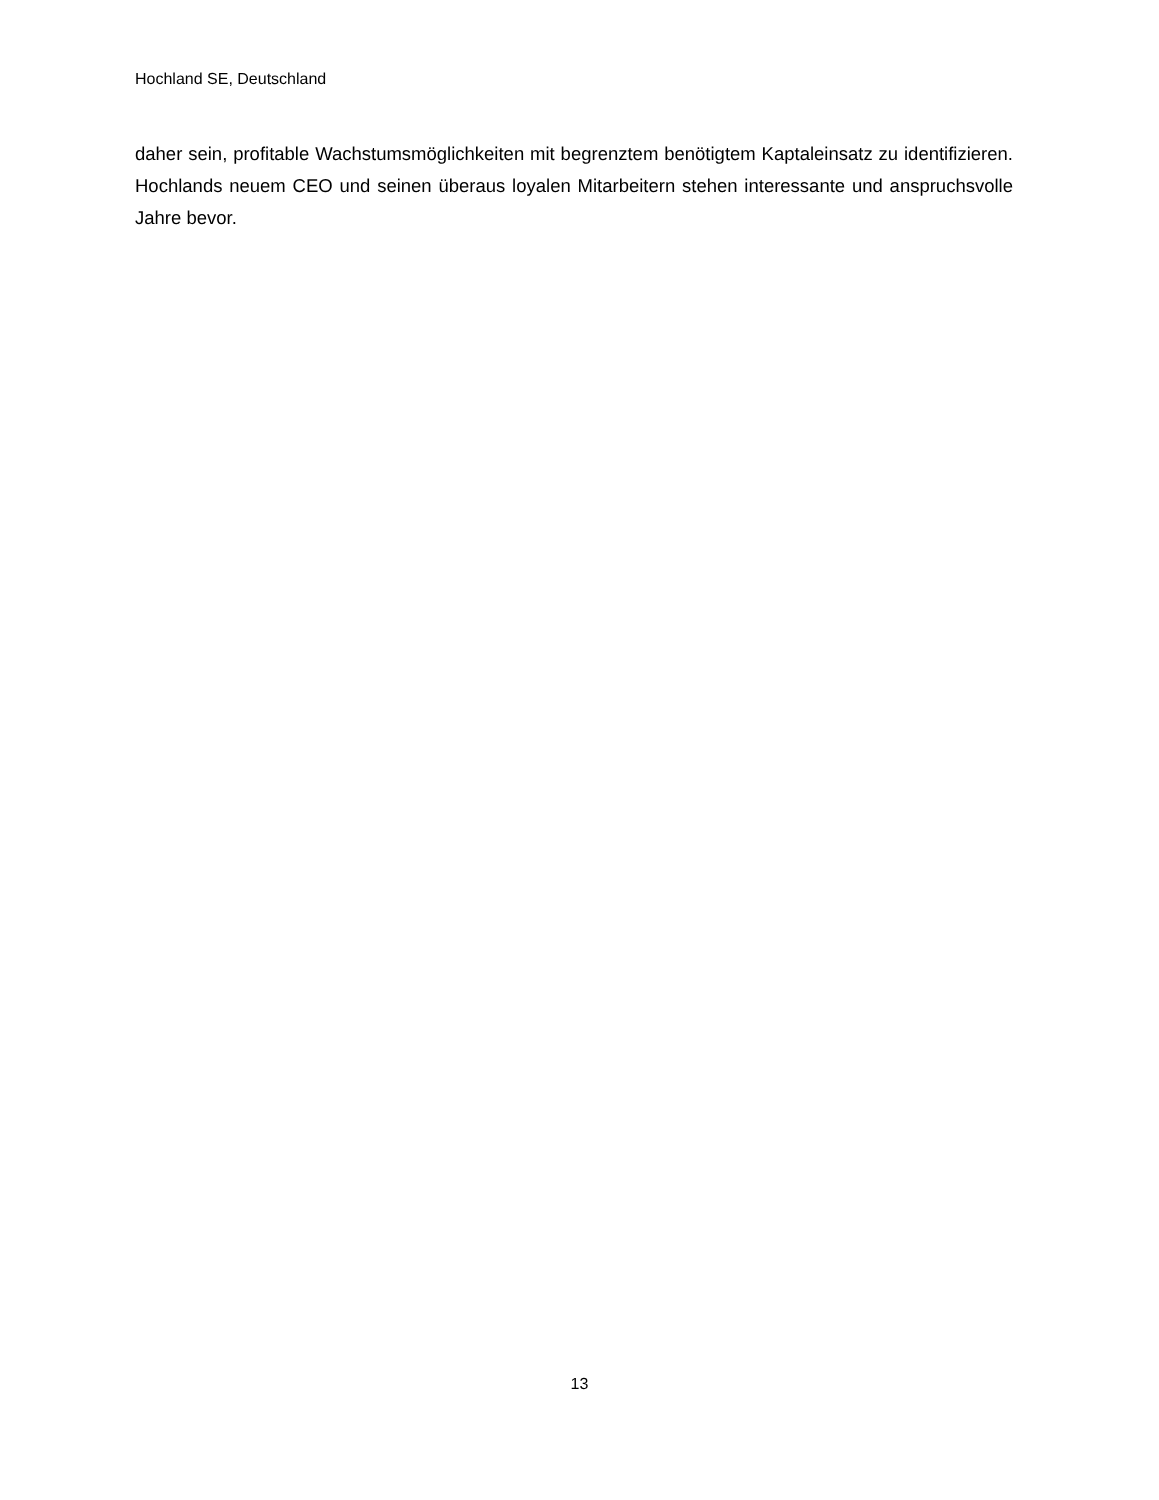Hochland SE, Deutschland
daher sein, profitable Wachstumsmöglichkeiten mit begrenztem benötigtem Kaptaleinsatz zu identifizieren. Hochlands neuem CEO und seinen überaus loyalen Mitarbeitern stehen interessante und anspruchsvolle Jahre bevor.
13